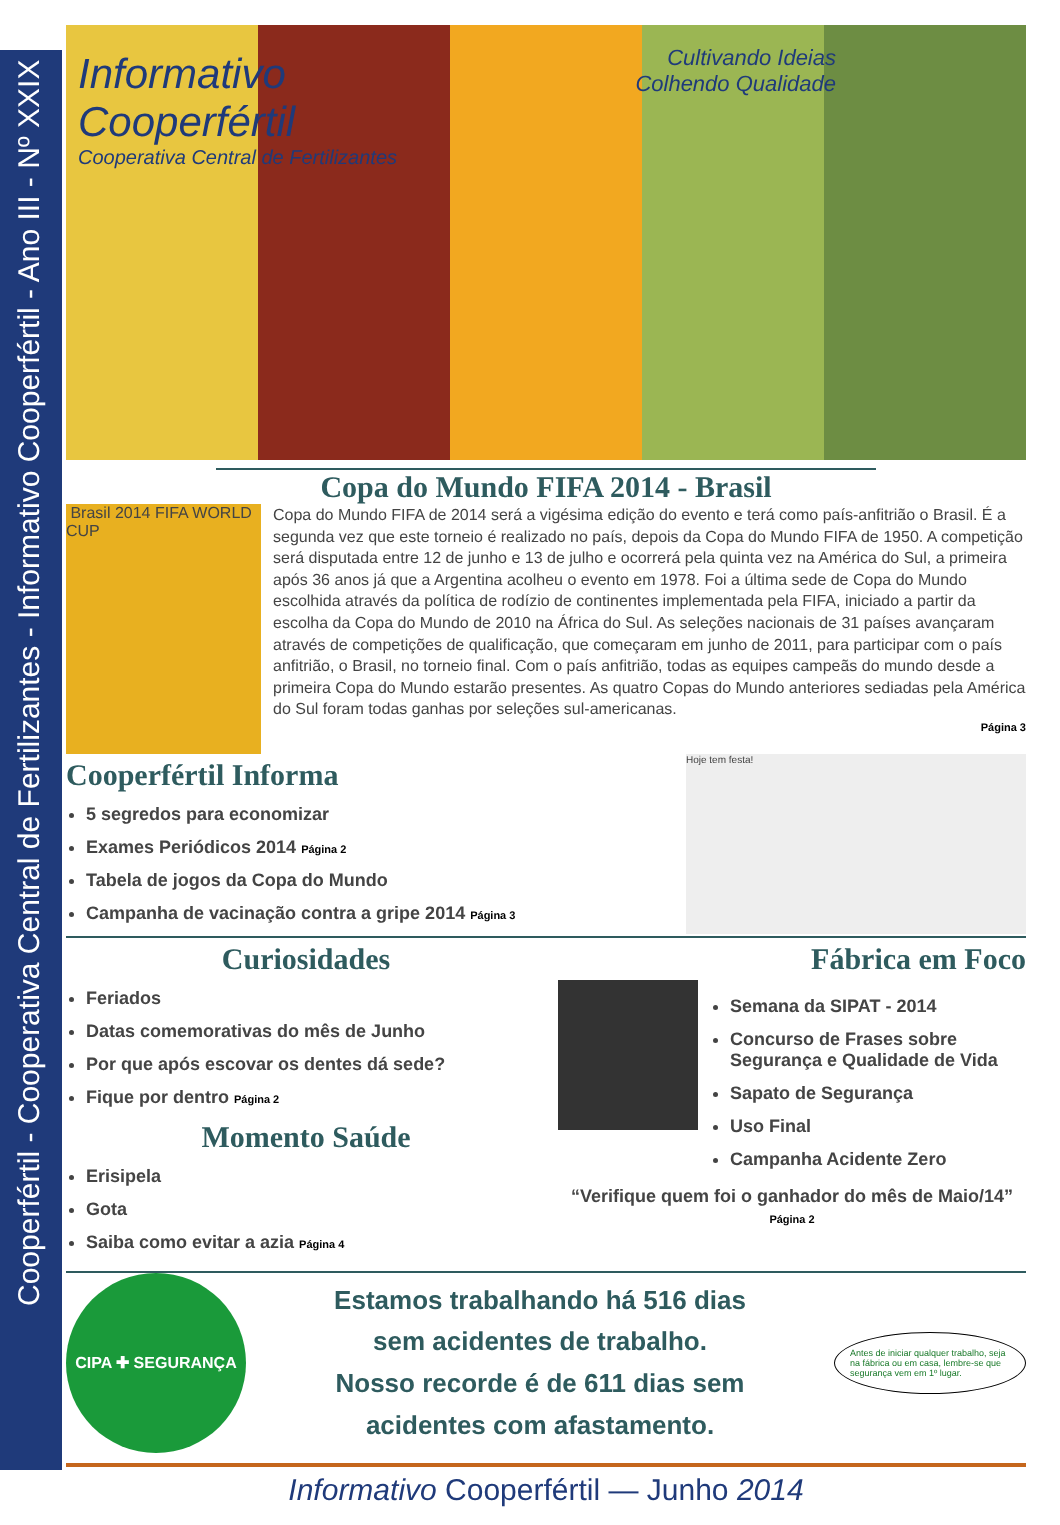Cooperfértil - Cooperativa Central de Fertilizantes - Informativo Cooperfértil - Ano III - Nº XXIX
Informativo
Cooperfértil
Cooperativa Central de Fertilizantes
Cultivando Ideias
Colhendo Qualidade
Copa do Mundo FIFA 2014 - Brasil
Brasil 2014 FIFA WORLD CUP
Copa do Mundo FIFA de 2014 será a vigésima edição do evento e terá como país-anfitrião o Brasil. É a segunda vez que este torneio é realizado no país, depois da Copa do Mundo FIFA de 1950. A competição será disputada entre 12 de junho e 13 de julho e ocorrerá pela quinta vez na América do Sul, a primeira após 36 anos já que a Argentina acolheu o evento em 1978. Foi a última sede de Copa do Mundo escolhida através da política de rodízio de continentes implementada pela FIFA, iniciado a partir da escolha da Copa do Mundo de 2010 na África do Sul. As seleções nacionais de 31 países avançaram através de competições de qualificação, que começaram em junho de 2011, para participar com o país anfitrião, o Brasil, no torneio final. Com o país anfitrião, todas as equipes campeãs do mundo desde a primeira Copa do Mundo estarão presentes. As quatro Copas do Mundo anteriores sediadas pela América do Sul foram todas ganhas por seleções sul-americanas.
Página 3
Cooperfértil Informa
5 segredos para economizar
Exames Periódicos 2014 Página 2
Tabela de jogos da Copa do Mundo
Campanha de vacinação contra a gripe 2014 Página 3
Hoje tem festa!
Curiosidades
Feriados
Datas comemorativas do mês de Junho
Por que após escovar os dentes dá sede?
Fique por dentro Página 2
Momento Saúde
Erisipela
Gota
Saiba como evitar a azia Página 4
Fábrica em Foco
Semana da SIPAT - 2014
Concurso de Frases sobre Segurança e Qualidade de Vida
Sapato de Segurança
Uso Final
Campanha Acidente Zero
“Verifique quem foi o ganhador do mês de Maio/14” Página 2
CIPA ✚ SEGURANÇA
Estamos trabalhando há 516 dias
sem acidentes de trabalho.
Nosso recorde é de 611 dias sem
acidentes com afastamento.
Antes de iniciar qualquer trabalho, seja na fábrica ou em casa, lembre-se que segurança vem em 1º lugar.
Informativo Cooperfértil — Junho 2014